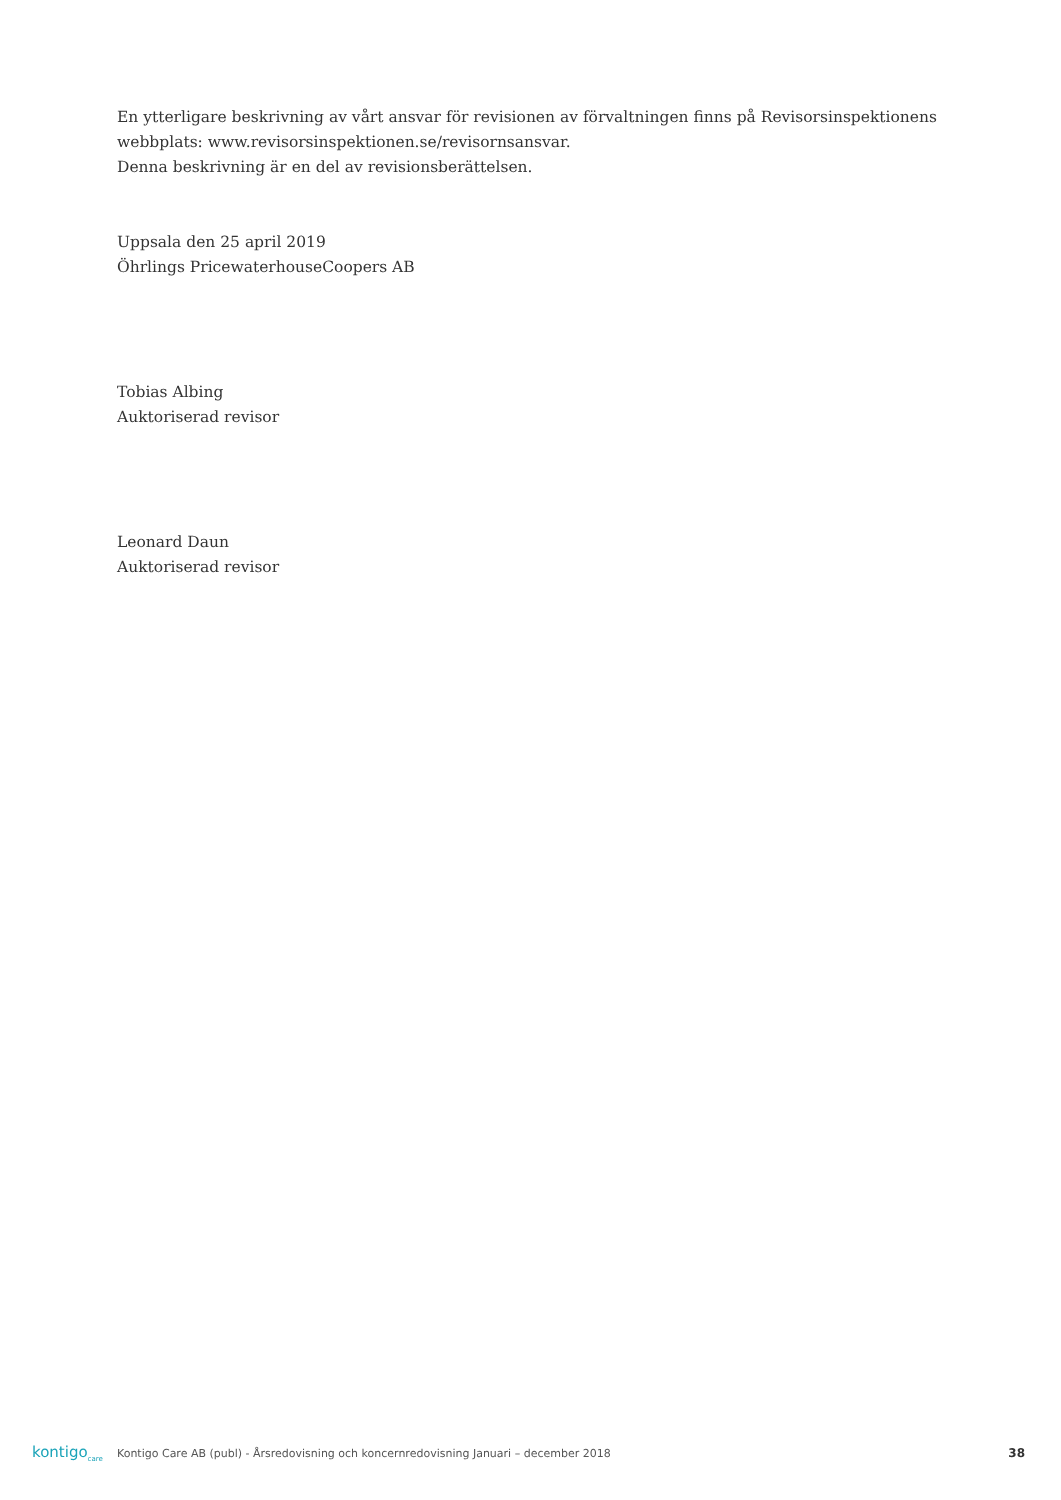En ytterligare beskrivning av vårt ansvar för revisionen av förvaltningen finns på Revisorsinspektionens
webbplats: www.revisorsinspektionen.se/revisornsansvar.
Denna beskrivning är en del av revisionsberättelsen.
Uppsala den 25 april 2019
Öhrlings PricewaterhouseCoopers AB
Tobias Albing
Auktoriserad revisor
Leonard Daun
Auktoriserad revisor
kontigo<sub>care</sub>
Kontigo Care AB (publ) - Årsredovisning och koncernredovisning Januari – december 2018
38